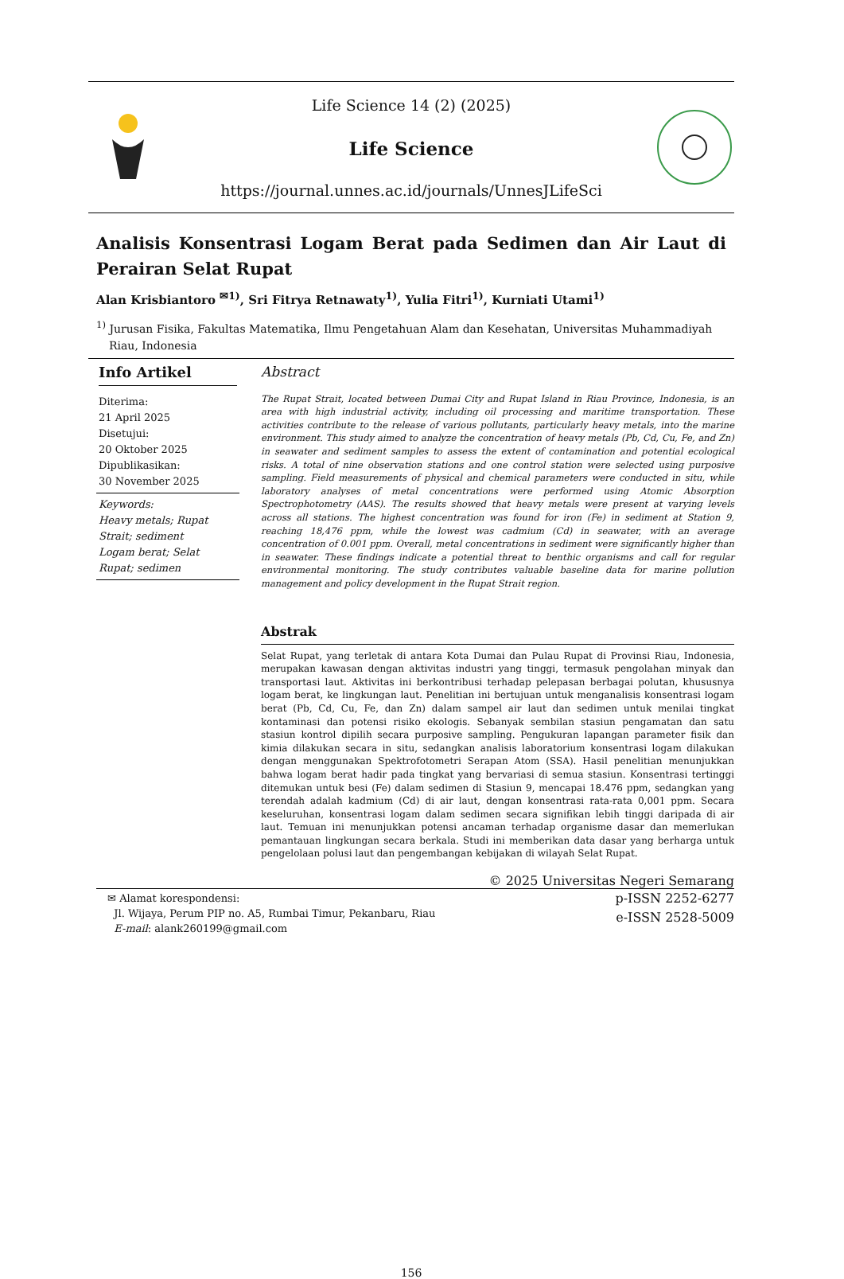Life Science 14 (2) (2025)
Life Science
https://journal.unnes.ac.id/journals/UnnesJLifeSci
Analisis Konsentrasi Logam Berat pada Sedimen dan Air Laut di Perairan Selat Rupat
Alan Krisbiantoro <sup>✉1)</sup>, Sri Fitrya Retnawaty<sup>1)</sup>, Yulia Fitri<sup>1)</sup>, Kurniati Utami<sup>1)</sup>
<sup>1)</sup> Jurusan Fisika, Fakultas Matematika, Ilmu Pengetahuan Alam dan Kesehatan, Universitas Muhammadiyah Riau, Indonesia
Info Artikel
Diterima:
21 April 2025
Disetujui:
20 Oktober 2025
Dipublikasikan:
30 November 2025
Keywords:
Heavy metals; Rupat Strait; sediment
Logam berat; Selat Rupat; sedimen
Abstract
The Rupat Strait, located between Dumai City and Rupat Island in Riau Province, Indonesia, is an area with high industrial activity, including oil processing and maritime transportation. These activities contribute to the release of various pollutants, particularly heavy metals, into the marine environment. This study aimed to analyze the concentration of heavy metals (Pb, Cd, Cu, Fe, and Zn) in seawater and sediment samples to assess the extent of contamination and potential ecological risks. A total of nine observation stations and one control station were selected using purposive sampling. Field measurements of physical and chemical parameters were conducted in situ, while laboratory analyses of metal concentrations were performed using Atomic Absorption Spectrophotometry (AAS). The results showed that heavy metals were present at varying levels across all stations. The highest concentration was found for iron (Fe) in sediment at Station 9, reaching 18,476 ppm, while the lowest was cadmium (Cd) in seawater, with an average concentration of 0.001 ppm. Overall, metal concentrations in sediment were significantly higher than in seawater. These findings indicate a potential threat to benthic organisms and call for regular environmental monitoring. The study contributes valuable baseline data for marine pollution management and policy development in the Rupat Strait region.
Abstrak
Selat Rupat, yang terletak di antara Kota Dumai dan Pulau Rupat di Provinsi Riau, Indonesia, merupakan kawasan dengan aktivitas industri yang tinggi, termasuk pengolahan minyak dan transportasi laut. Aktivitas ini berkontribusi terhadap pelepasan berbagai polutan, khususnya logam berat, ke lingkungan laut. Penelitian ini bertujuan untuk menganalisis konsentrasi logam berat (Pb, Cd, Cu, Fe, dan Zn) dalam sampel air laut dan sedimen untuk menilai tingkat kontaminasi dan potensi risiko ekologis. Sebanyak sembilan stasiun pengamatan dan satu stasiun kontrol dipilih secara purposive sampling. Pengukuran lapangan parameter fisik dan kimia dilakukan secara in situ, sedangkan analisis laboratorium konsentrasi logam dilakukan dengan menggunakan Spektrofotometri Serapan Atom (SSA). Hasil penelitian menunjukkan bahwa logam berat hadir pada tingkat yang bervariasi di semua stasiun. Konsentrasi tertinggi ditemukan untuk besi (Fe) dalam sedimen di Stasiun 9, mencapai 18.476 ppm, sedangkan yang terendah adalah kadmium (Cd) di air laut, dengan konsentrasi rata-rata 0,001 ppm. Secara keseluruhan, konsentrasi logam dalam sedimen secara signifikan lebih tinggi daripada di air laut. Temuan ini menunjukkan potensi ancaman terhadap organisme dasar dan memerlukan pemantauan lingkungan secara berkala. Studi ini memberikan data dasar yang berharga untuk pengelolaan polusi laut dan pengembangan kebijakan di wilayah Selat Rupat.
© 2025 Universitas Negeri Semarang
✉ Alamat korespondensi:
Jl. Wijaya, Perum PIP no. A5, Rumbai Timur, Pekanbaru, Riau
E-mail: alank260199@gmail.com
p-ISSN 2252-6277
e-ISSN 2528-5009
156